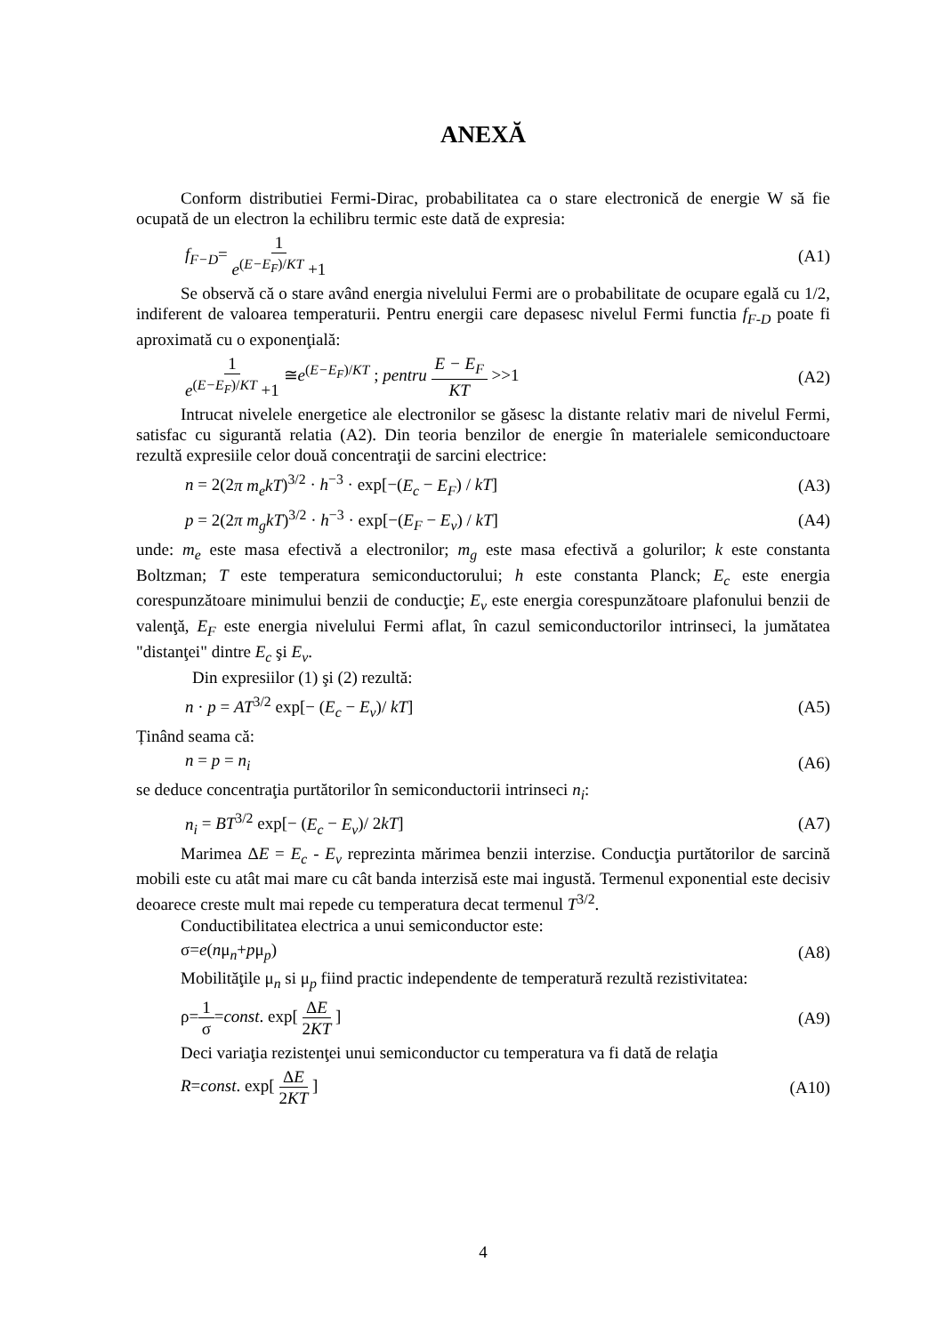ANEXĂ
Conform distributiei Fermi-Dirac, probabilitatea ca o stare electronică de energie W să fie ocupată de un electron la echilibru termic este dată de expresia:
f<sub>F−D</sub>= 1 e<sup>(E−E<sub>F</sub>)/KT</sup> +1 (A1)
Se observă că o stare având energia nivelului Fermi are o probabilitate de ocupare egală cu 1/2, indiferent de valoarea temperaturii. Pentru energii care depasesc nivelul Fermi functia f<sub>F-D</sub> poate fi aproximată cu o exponenţială:
1 e<sup>(E−E<sub>F</sub>)/KT</sup> +1 ≅e<sup>(E−E<sub>F</sub>)/KT</sup> ; pentru E − E<sub>F</sub> KT >>1 (A2)
Intrucat nivelele energetice ale electronilor se găsesc la distante relativ mari de nivelul Fermi, satisfac cu sigurantă relatia (A2). Din teoria benzilor de energie în materialele semiconductoare rezultă expresiile celor două concentraţii de sarcini electrice:
n = 2(2π m<sub>e</sub>kT)<sup>3/2</sup> · h<sup>−3</sup> · exp[−(E<sub>c</sub> − E<sub>F</sub>) / kT] (A3)
p = 2(2π m<sub>g</sub>kT)<sup>3/2</sup> · h<sup>−3</sup> · exp[−(E<sub>F</sub> − E<sub>v</sub>) / kT] (A4)
unde: m<sub>e</sub> este masa efectivă a electronilor; m<sub>g</sub> este masa efectivă a golurilor; k este constanta Boltzman; T este temperatura semiconductorului; h este constanta Planck; E<sub>c</sub> este energia corespunzătoare minimului benzii de conducţie; E<sub>v</sub> este energia corespunzătoare plafonului benzii de valenţă, E<sub>F</sub> este energia nivelului Fermi aflat, în cazul semiconductorilor intrinseci, la jumătatea "distanţei" dintre E<sub>c</sub> şi E<sub>v</sub>.
Din expresiilor (1) şi (2) rezultă:
n · p = AT<sup>3/2</sup> exp[− (E<sub>c</sub> − E<sub>v</sub>)/ kT] (A5)
Ținând seama că:
n = p = n<sub>i</sub> (A6)
se deduce concentraţia purtătorilor în semiconductorii intrinseci n<sub>i</sub>:
n<sub>i</sub> = BT<sup>3/2</sup> exp[− (E<sub>c</sub> − E<sub>v</sub>)/ 2kT] (A7)
Marimea ΔE = E<sub>c</sub> - E<sub>v</sub> reprezinta mărimea benzii interzise. Conducţia purtătorilor de sarcină mobili este cu atât mai mare cu cât banda interzisă este mai ingustă. Termenul exponential este decisiv deoarece creste mult mai repede cu temperatura decat termenul T<sup>3/2</sup>.
Conductibilitatea electrica a unui semiconductor este:
σ=e(nμ<sub>n</sub>+pμ<sub>p</sub>) (A8)
Mobilităţile μ<sub>n</sub> si μ<sub>p</sub> fiind practic independente de temperatură rezultă rezistivitatea:
ρ=1 σ=const. exp[ ΔE 2KT ] (A9)
Deci variaţia rezistenţei unui semiconductor cu temperatura va fi dată de relaţia
R=const. exp[ ΔE 2KT ] (A10)
4